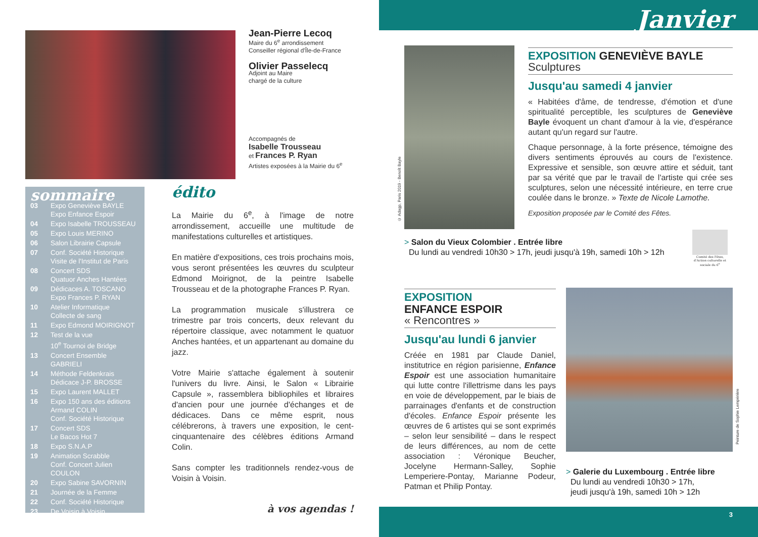Jean-Pierre Lecoq
Maire du 6<sup>e</sup> arrondissement
Conseiller régional d'Île-de-France
Olivier Passelecq
Adjoint au Maire
chargé de la culture
Accompagnés de
Isabelle Trousseau
et Frances P. Ryan
Artistes exposées à la Mairie du 6<sup>e</sup>
sommaire
03 Expo Geneviève BAYLE
Expo Enfance Espoir
04 Expo Isabelle TROUSSEAU
05 Expo Louis MERINO
06 Salon Librairie Capsule
07 Conf. Société Historique
Visite de l'Institut de Paris
08 Concert SDS
Quatuor Anches Hantées
09 Dédicaces A. TOSCANO
Expo Frances P. RYAN
10 Atelier Informatique
Collecte de sang
11 Expo Edmond MOIRIGNOT
12 Test de la vue
10<sup>e</sup> Tournoi de Bridge
13 Concert Ensemble GABRIELI
14 Méthode Feldenkrais
Dédicace J-P. BROSSE
15 Expo Laurent MALLET
16 Expo 150 ans des éditions Armand COLIN
Conf. Société Historique
17 Concert SDS
Le Bacos Hot 7
18 Expo S.N.A.P
19 Animation Scrabble
Conf. Concert Julien COULON
20 Expo Sabine SAVORNIN
21 Journée de la Femme
22 Conf. Société Historique
23 De Voisin à Voisin
édito
La Mairie du 6<sup>e</sup>, à l'image de notre arrondissement, accueille une multitude de manifestations culturelles et artistiques.
En matière d'expositions, ces trois prochains mois, vous seront présentées les œuvres du sculpteur Edmond Moirignot, de la peintre Isabelle Trousseau et de la photographe Frances P. Ryan.
La programmation musicale s'illustrera ce trimestre par trois concerts, deux relevant du répertoire classique, avec notamment le quatuor Anches hantées, et un appartenant au domaine du jazz.
Votre Mairie s'attache également à soutenir l'univers du livre. Ainsi, le Salon « Librairie Capsule », rassemblera bibliophiles et libraires d'ancien pour une journée d'échanges et de dédicaces. Dans ce même esprit, nous célébrerons, à travers une exposition, le cent-cinquantenaire des célèbres éditions Armand Colin.
Sans compter les traditionnels rendez-vous de Voisin à Voisin.
à vos agendas !
Janvier
© Adagp, Paris 2019 - Benoît Bayle
EXPOSITION GENEVIÈVE BAYLE
Sculptures
Jusqu'au samedi 4 janvier
« Habitées d'âme, de tendresse, d'émotion et d'une spiritualité perceptible, les sculptures de Geneviève Bayle évoquent un chant d'amour à la vie, d'espérance autant qu'un regard sur l'autre.
Chaque personnage, à la forte présence, témoigne des divers sentiments éprouvés au cours de l'existence. Expressive et sensible, son œuvre attire et séduit, tant par sa vérité que par le travail de l'artiste qui crée ses sculptures, selon une nécessité intérieure, en terre crue coulée dans le bronze. » Texte de Nicole Lamothe.
Exposition proposée par le Comité des Fêtes.
> Salon du Vieux Colombier . Entrée libre
Du lundi au vendredi 10h30 > 17h, jeudi jusqu'à 19h, samedi 10h > 12h
Comité des Fêtes, d'Action culturelle et sociale du 6<sup>e</sup>
EXPOSITION
ENFANCE ESPOIR
« Rencontres »
Jusqu'au lundi 6 janvier
Créée en 1981 par Claude Daniel, institutrice en région parisienne, Enfance Espoir est une association humanitaire qui lutte contre l'illettrisme dans les pays en voie de développement, par le biais de parrainages d'enfants et de construction d'écoles. Enfance Espoir présente les œuvres de 6 artistes qui se sont exprimés – selon leur sensibilité – dans le respect de leurs différences, au nom de cette association : Véronique Beucher, Jocelyne Hermann-Salley, Sophie Lemperiere-Pontay, Marianne Podeur, Patman et Philip Pontay.
Peinture de Sophie Lempérière
> Galerie du Luxembourg . Entrée libre
Du lundi au vendredi 10h30 > 17h,
jeudi jusqu'à 19h, samedi 10h > 12h
3